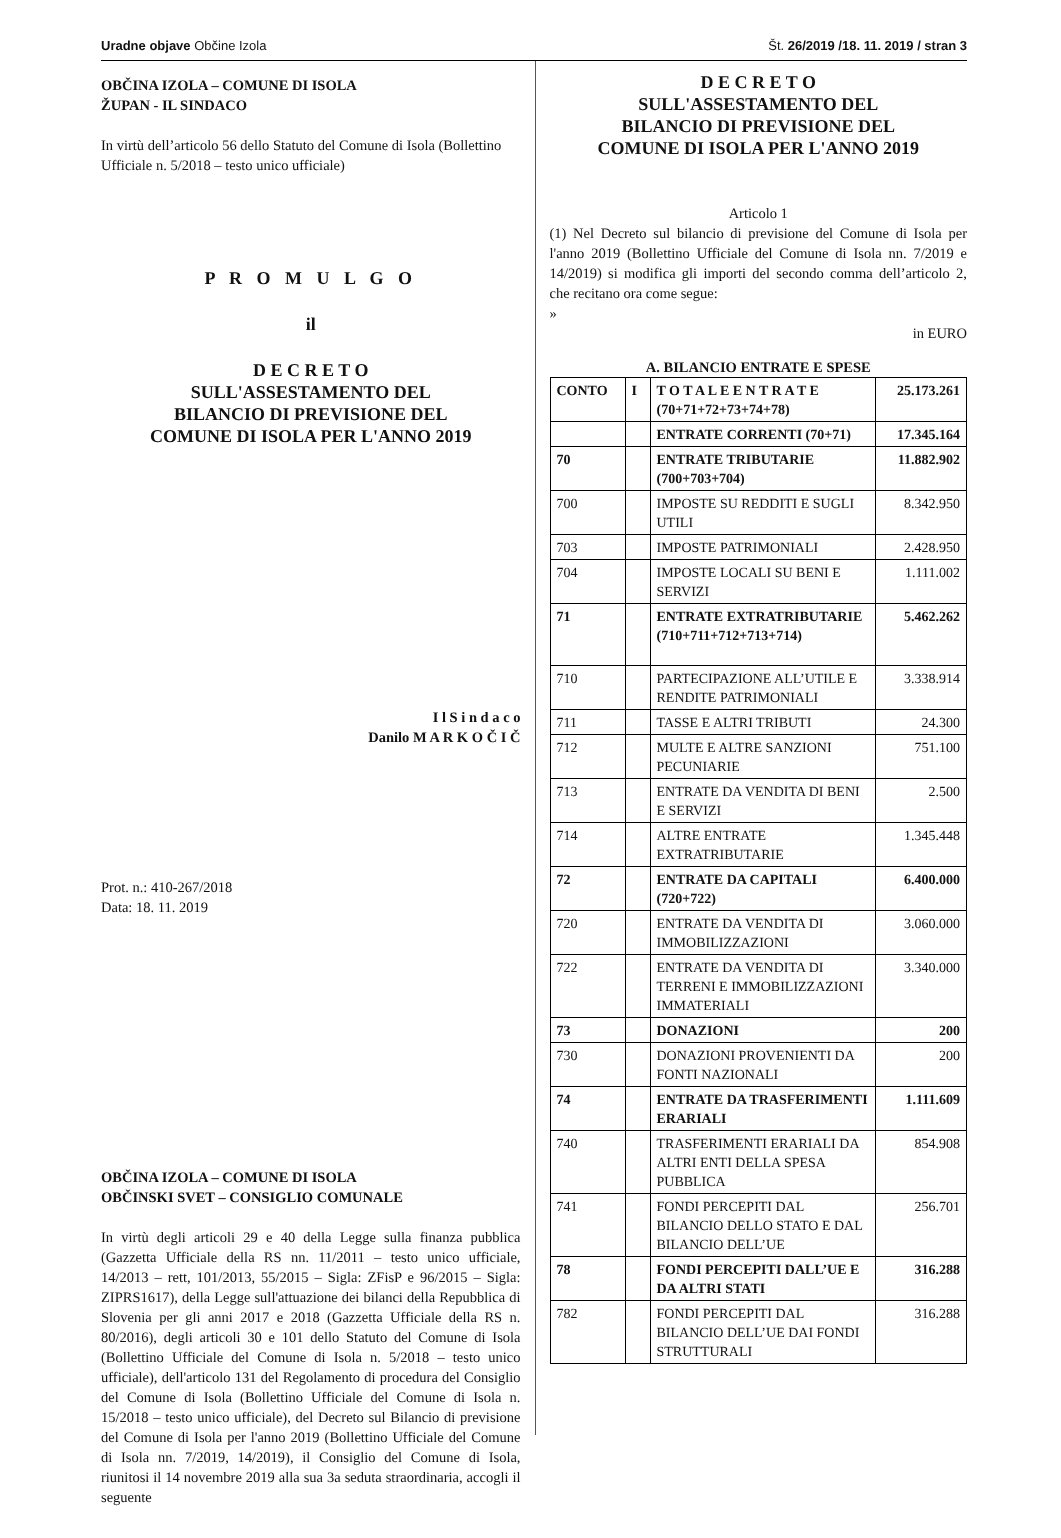Uradne objave Občine Izola Št. 26/2019 /18. 11. 2019 / stran 3
OBČINA IZOLA – COMUNE DI ISOLA
ŽUPAN - IL SINDACO
In virtù dell’articolo 56 dello Statuto del Comune di Isola (Bollettino Ufficiale n. 5/2018 – testo unico ufficiale)
P R O M U L G O
il
D E C R E T O
SULL'ASSESTAMENTO DEL
BILANCIO DI PREVISIONE DEL
COMUNE DI ISOLA PER L'ANNO 2019
I l S i n d a c o
Danilo M A R K O Č I Č
Prot. n.: 410-267/2018
Data: 18. 11. 2019
OBČINA IZOLA – COMUNE DI ISOLA
OBČINSKI SVET – CONSIGLIO COMUNALE
In virtù degli articoli 29 e 40 della Legge sulla finanza pubblica (Gazzetta Ufficiale della RS nn. 11/2011 – testo unico ufficiale, 14/2013 – rett, 101/2013, 55/2015 – Sigla: ZFisP e 96/2015 – Sigla: ZIPRS1617), della Legge sull'attuazione dei bilanci della Repubblica di Slovenia per gli anni 2017 e 2018 (Gazzetta Ufficiale della RS n. 80/2016), degli articoli 30 e 101 dello Statuto del Comune di Isola (Bollettino Ufficiale del Comune di Isola n. 5/2018 – testo unico ufficiale), dell'articolo 131 del Regolamento di procedura del Consiglio del Comune di Isola (Bollettino Ufficiale del Comune di Isola n. 15/2018 – testo unico ufficiale), del Decreto sul Bilancio di previsione del Comune di Isola per l'anno 2019 (Bollettino Ufficiale del Comune di Isola nn. 7/2019, 14/2019), il Consiglio del Comune di Isola, riunitosi il 14 novembre 2019 alla sua 3a seduta straordinaria, accogli il seguente
D E C R E T O
SULL'ASSESTAMENTO DEL
BILANCIO DI PREVISIONE DEL
COMUNE DI ISOLA PER L'ANNO 2019
Articolo 1
(1) Nel Decreto sul bilancio di previsione del Comune di Isola per l'anno 2019 (Bollettino Ufficiale del Comune di Isola nn. 7/2019 e 14/2019) si modifica gli importi del secondo comma dell’articolo 2, che recitano ora come segue:
»
in EURO
A. BILANCIO ENTRATE E SPESE
| CONTO | I | T O T A L E E N T R A T E (70+71+72+73+74+78) | 25.173.261 |
| | | ENTRATE CORRENTI (70+71) | 17.345.164 |
| 70 | | ENTRATE TRIBUTARIE (700+703+704) | 11.882.902 |
| 700 | | IMPOSTE SU REDDITI E SUGLI UTILI | 8.342.950 |
| 703 | | IMPOSTE PATRIMONIALI | 2.428.950 |
| 704 | | IMPOSTE LOCALI SU BENI E SERVIZI | 1.111.002 |
| 71 | | ENTRATE EXTRATRIBUTARIE (710+711+712+713+714) | 5.462.262 |
| 710 | | PARTECIPAZIONE ALL’UTILE E RENDITE PATRIMONIALI | 3.338.914 |
| 711 | | TASSE E ALTRI TRIBUTI | 24.300 |
| 712 | | MULTE E ALTRE SANZIONI PECUNIARIE | 751.100 |
| 713 | | ENTRATE DA VENDITA DI BENI E SERVIZI | 2.500 |
| 714 | | ALTRE ENTRATE EXTRATRIBUTARIE | 1.345.448 |
| 72 | | ENTRATE DA CAPITALI (720+722) | 6.400.000 |
| 720 | | ENTRATE DA VENDITA DI IMMOBILIZZAZIONI | 3.060.000 |
| 722 | | ENTRATE DA VENDITA DI TERRENI E IMMOBILIZZAZIONI IMMATERIALI | 3.340.000 |
| 73 | | DONAZIONI | 200 |
| 730 | | DONAZIONI PROVENIENTI DA FONTI NAZIONALI | 200 |
| 74 | | ENTRATE DA TRASFERIMENTI ERARIALI | 1.111.609 |
| 740 | | TRASFERIMENTI ERARIALI DA ALTRI ENTI DELLA SPESA PUBBLICA | 854.908 |
| 741 | | FONDI PERCEPITI DAL BILANCIO DELLO STATO E DAL BILANCIO DELL’UE | 256.701 |
| 78 | | FONDI PERCEPITI DALL’UE E DA ALTRI STATI | 316.288 |
| 782 | | FONDI PERCEPITI DAL BILANCIO DELL’UE DAI FONDI STRUTTURALI | 316.288 |